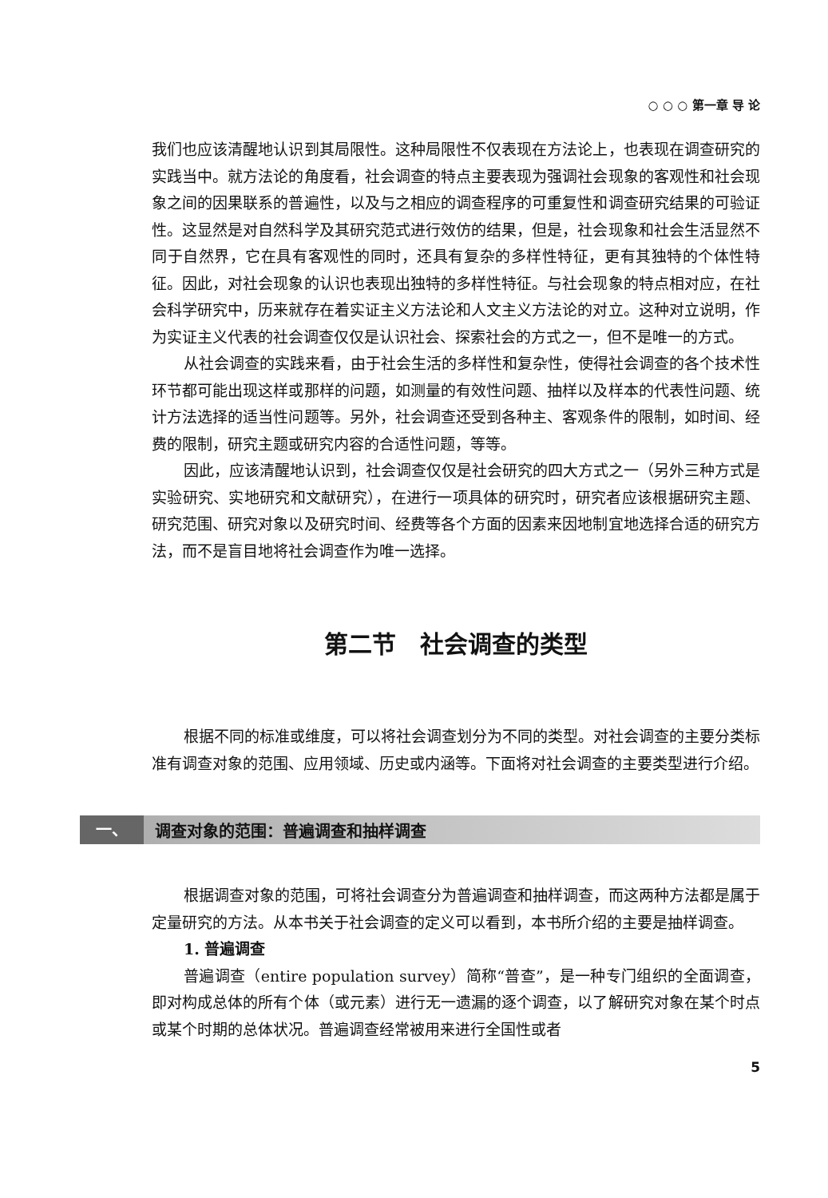○ ○ ○ 第一章 导 论
我们也应该清醒地认识到其局限性。这种局限性不仅表现在方法论上，也表现在调查研究的实践当中。就方法论的角度看，社会调查的特点主要表现为强调社会现象的客观性和社会现象之间的因果联系的普遍性，以及与之相应的调查程序的可重复性和调查研究结果的可验证性。这显然是对自然科学及其研究范式进行效仿的结果，但是，社会现象和社会生活显然不同于自然界，它在具有客观性的同时，还具有复杂的多样性特征，更有其独特的个体性特征。因此，对社会现象的认识也表现出独特的多样性特征。与社会现象的特点相对应，在社会科学研究中，历来就存在着实证主义方法论和人文主义方法论的对立。这种对立说明，作为实证主义代表的社会调查仅仅是认识社会、探索社会的方式之一，但不是唯一的方式。
从社会调查的实践来看，由于社会生活的多样性和复杂性，使得社会调查的各个技术性环节都可能出现这样或那样的问题，如测量的有效性问题、抽样以及样本的代表性问题、统计方法选择的适当性问题等。另外，社会调查还受到各种主、客观条件的限制，如时间、经费的限制，研究主题或研究内容的合适性问题，等等。
因此，应该清醒地认识到，社会调查仅仅是社会研究的四大方式之一（另外三种方式是实验研究、实地研究和文献研究），在进行一项具体的研究时，研究者应该根据研究主题、研究范围、研究对象以及研究时间、经费等各个方面的因素来因地制宜地选择合适的研究方法，而不是盲目地将社会调查作为唯一选择。
第二节　社会调查的类型
根据不同的标准或维度，可以将社会调查划分为不同的类型。对社会调查的主要分类标准有调查对象的范围、应用领域、历史或内涵等。下面将对社会调查的主要类型进行介绍。
一、 调查对象的范围：普遍调查和抽样调查
根据调查对象的范围，可将社会调查分为普遍调查和抽样调查，而这两种方法都是属于定量研究的方法。从本书关于社会调查的定义可以看到，本书所介绍的主要是抽样调查。
1. 普遍调查
普遍调查（entire population survey）简称“普查”，是一种专门组织的全面调查，即对构成总体的所有个体（或元素）进行无一遗漏的逐个调查，以了解研究对象在某个时点或某个时期的总体状况。普遍调查经常被用来进行全国性或者
5